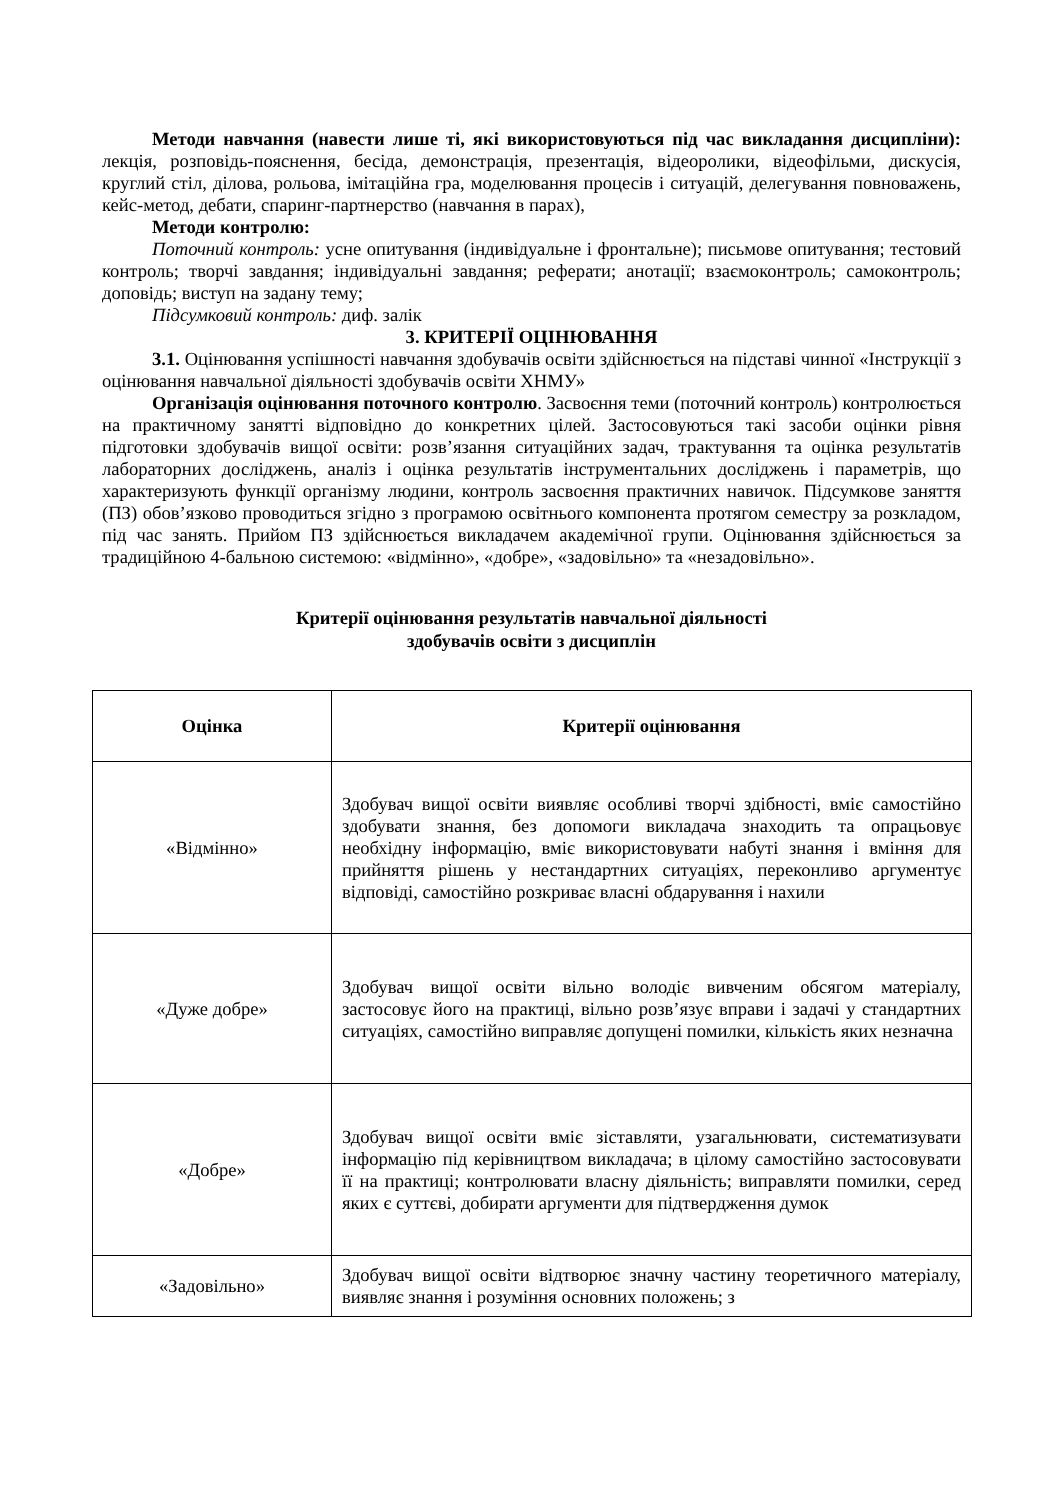Методи навчання (навести лише ті, які використовуються під час викладання дисципліни): лекція, розповідь-пояснення, бесіда, демонстрація, презентація, відеоролики, відеофільми, дискусія, круглий стіл, ділова, рольова, імітаційна гра, моделювання процесів і ситуацій, делегування повноважень, кейс-метод, дебати, спаринг-партнерство (навчання в парах),
Методи контролю:
Поточний контроль: усне опитування (індивідуальне і фронтальне); письмове опитування; тестовий контроль; творчі завдання; індивідуальні завдання; реферати; анотації; взаємоконтроль; самоконтроль; доповідь; виступ на задану тему;
Підсумковий контроль: диф. залік
3. КРИТЕРІЇ ОЦІНЮВАННЯ
3.1. Оцінювання успішності навчання здобувачів освіти здійснюється на підставі чинної «Інструкції з оцінювання навчальної діяльності здобувачів освіти ХНМУ»
Організація оцінювання поточного контролю. Засвоєння теми (поточний контроль) контролюється на практичному занятті відповідно до конкретних цілей. Застосовуються такі засоби оцінки рівня підготовки здобувачів вищої освіти: розв’язання ситуаційних задач, трактування та оцінка результатів лабораторних досліджень, аналіз і оцінка результатів інструментальних досліджень і параметрів, що характеризують функції організму людини, контроль засвоєння практичних навичок. Підсумкове заняття (ПЗ) обов’язково проводиться згідно з програмою освітнього компонента протягом семестру за розкладом, під час занять. Прийом ПЗ здійснюється викладачем академічної групи. Оцінювання здійснюється за традиційною 4-бальною системою: «відмінно», «добре», «задовільно» та «незадовільно».
Критерії оцінювання результатів навчальної діяльності
здобувачів освіти з дисциплін
| Оцінка | Критерії оцінювання |
| --- | --- |
| «Відмінно» | Здобувач вищої освіти виявляє особливі творчі здібності, вміє самостійно здобувати знання, без допомоги викладача знаходить та опрацьовує необхідну інформацію, вміє використовувати набуті знання і вміння для прийняття рішень у нестандартних ситуаціях, переконливо аргументує відповіді, самостійно розкриває власні обдарування і нахили |
| «Дуже добре» | Здобувач вищої освіти вільно володіє вивченим обсягом матеріалу, застосовує його на практиці, вільно розв’язує вправи і задачі у стандартних ситуаціях, самостійно виправляє допущені помилки, кількість яких незначна |
| «Добре» | Здобувач вищої освіти вміє зіставляти, узагальнювати, систематизувати інформацію під керівництвом викладача; в цілому самостійно застосовувати її на практиці; контролювати власну діяльність; виправляти помилки, серед яких є суттєві, добирати аргументи для підтвердження думок |
| «Задовільно» | Здобувач вищої освіти відтворює значну частину теоретичного матеріалу, виявляє знання і розуміння основних положень; з |